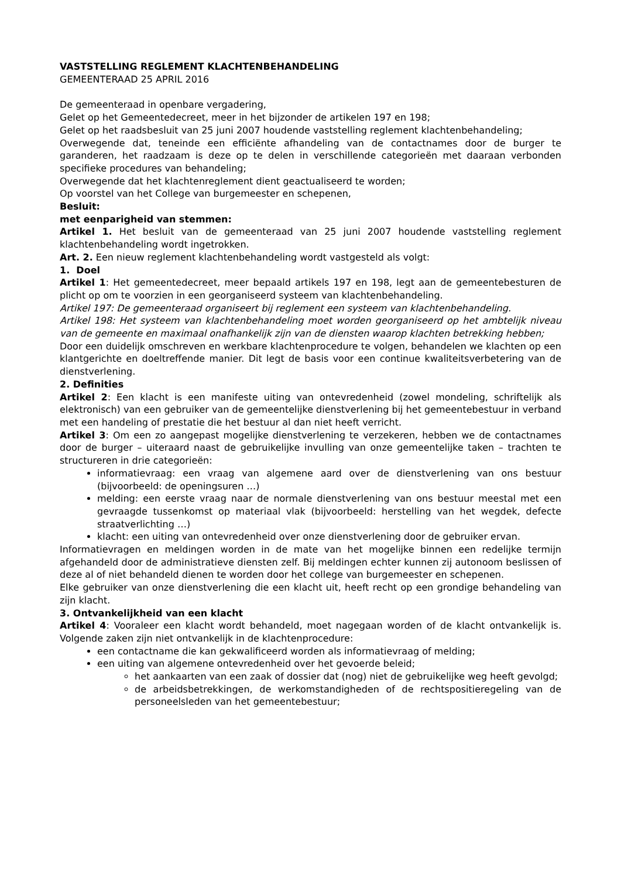VASTSTELLING REGLEMENT KLACHTENBEHANDELING
GEMEENTERAAD 25 APRIL 2016
De gemeenteraad in openbare vergadering,
Gelet op het Gemeentedecreet, meer in het bijzonder de artikelen 197 en 198;
Gelet op het raadsbesluit van 25 juni 2007 houdende vaststelling reglement klachtenbehandeling;
Overwegende dat, teneinde een efficiënte afhandeling van de contactnames door de burger te garanderen, het raadzaam is deze op te delen in verschillende categorieën met daaraan verbonden specifieke procedures van behandeling;
Overwegende dat het klachtenreglement dient geactualiseerd te worden;
Op voorstel van het College van burgemeester en schepenen,
Besluit:
met eenparigheid van stemmen:
Artikel 1. Het besluit van de gemeenteraad van 25 juni 2007 houdende vaststelling reglement klachtenbehandeling wordt ingetrokken.
Art. 2. Een nieuw reglement klachtenbehandeling wordt vastgesteld als volgt:
1. Doel
Artikel 1: Het gemeentedecreet, meer bepaald artikels 197 en 198, legt aan de gemeentebesturen de plicht op om te voorzien in een georganiseerd systeem van klachtenbehandeling.
Artikel 197: De gemeenteraad organiseert bij reglement een systeem van klachtenbehandeling.
Artikel 198: Het systeem van klachtenbehandeling moet worden georganiseerd op het ambtelijk niveau van de gemeente en maximaal onafhankelijk zijn van de diensten waarop klachten betrekking hebben;
Door een duidelijk omschreven en werkbare klachtenprocedure te volgen, behandelen we klachten op een klantgerichte en doeltreffende manier. Dit legt de basis voor een continue kwaliteitsverbetering van de dienstverlening.
2. Definities
Artikel 2: Een klacht is een manifeste uiting van ontevredenheid (zowel mondeling, schriftelijk als elektronisch) van een gebruiker van de gemeentelijke dienstverlening bij het gemeentebestuur in verband met een handeling of prestatie die het bestuur al dan niet heeft verricht.
Artikel 3: Om een zo aangepast mogelijke dienstverlening te verzekeren, hebben we de contactnames door de burger – uiteraard naast de gebruikelijke invulling van onze gemeentelijke taken – trachten te structureren in drie categorieën:
informatievraag: een vraag van algemene aard over de dienstverlening van ons bestuur (bijvoorbeeld: de openingsuren …)
melding: een eerste vraag naar de normale dienstverlening van ons bestuur meestal met een gevraagde tussenkomst op materiaal vlak (bijvoorbeeld: herstelling van het wegdek, defecte straatverlichting …)
klacht: een uiting van ontevredenheid over onze dienstverlening door de gebruiker ervan.
Informatievragen en meldingen worden in de mate van het mogelijke binnen een redelijke termijn afgehandeld door de administratieve diensten zelf. Bij meldingen echter kunnen zij autonoom beslissen of deze al of niet behandeld dienen te worden door het college van burgemeester en schepenen.
Elke gebruiker van onze dienstverlening die een klacht uit, heeft recht op een grondige behandeling van zijn klacht.
3. Ontvankelijkheid van een klacht
Artikel 4: Vooraleer een klacht wordt behandeld, moet nagegaan worden of de klacht ontvankelijk is. Volgende zaken zijn niet ontvankelijk in de klachtenprocedure:
een contactname die kan gekwalificeerd worden als informatievraag of melding;
een uiting van algemene ontevredenheid over het gevoerde beleid;
het aankaarten van een zaak of dossier dat (nog) niet de gebruikelijke weg heeft gevolgd;
de arbeidsbetrekkingen, de werkomstandigheden of de rechtspositieregeling van de personeelsleden van het gemeentebestuur;